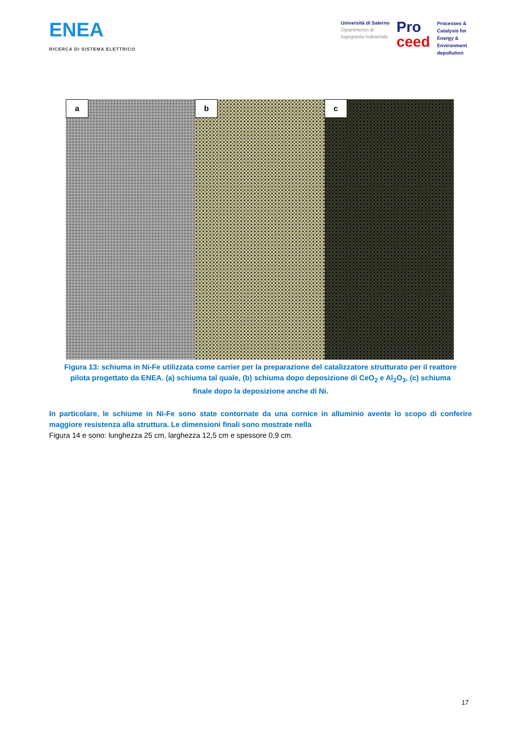ENEA
RICERCA DI SISTEMA ELETTRICO
Università di Salerno
Dipartimento di
Ingegneria Industriale
Pro
ceed
Processes &
Catalysis for
Energy &
Environment
depollution
a
b
c
Figura 13: schiuma in Ni-Fe utilizzata come carrier per la preparazione del catalizzatore strutturato per il reattore pilota progettato da ENEA. (a) schiuma tal quale, (b) schiuma dopo deposizione di CeO<sub>2</sub> e Al<sub>2</sub>O<sub>3</sub>, (c) schiuma finale dopo la deposizione anche di Ni.
In particolare, le schiume in Ni-Fe sono state contornate da una cornice in alluminio avente lo scopo di conferire maggiore resistenza alla struttura. Le dimensioni finali sono mostrate nella
Figura 14 e sono: lunghezza 25 cm, larghezza 12,5 cm e spessore 0,9 cm.
17